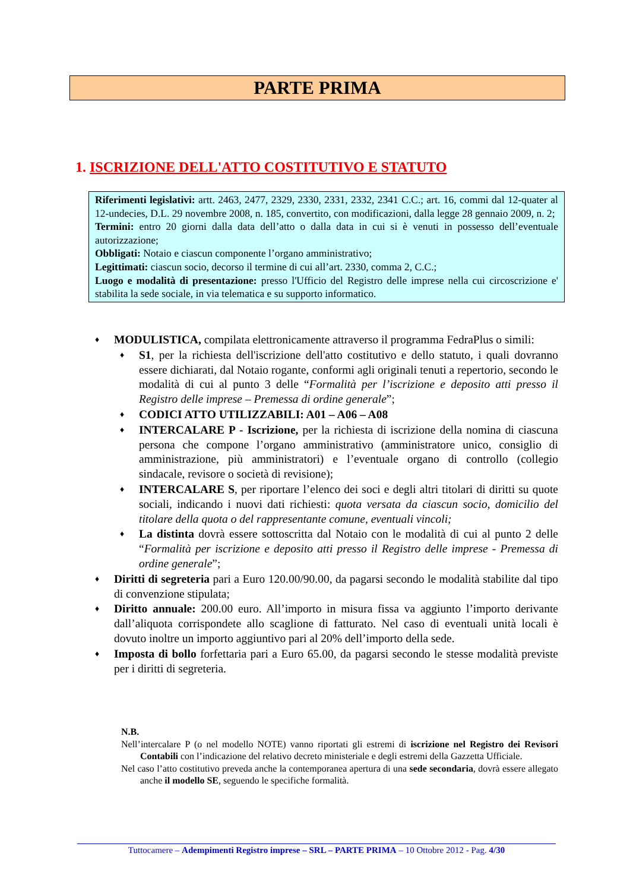PARTE PRIMA
1. ISCRIZIONE DELL'ATTO COSTITUTIVO E STATUTO
Riferimenti legislativi: artt. 2463, 2477, 2329, 2330, 2331, 2332, 2341 C.C.; art. 16, commi dal 12-quater al 12-undecies, D.L. 29 novembre 2008, n. 185, convertito, con modificazioni, dalla legge 28 gennaio 2009, n. 2;
Termini: entro 20 giorni dalla data dell’atto o dalla data in cui si è venuti in possesso dell’eventuale autorizzazione;
Obbligati: Notaio e ciascun componente l’organo amministrativo;
Legittimati: ciascun socio, decorso il termine di cui all’art. 2330, comma 2, C.C.;
Luogo e modalità di presentazione: presso l'Ufficio del Registro delle imprese nella cui circoscrizione e' stabilita la sede sociale, in via telematica e su supporto informatico.
♦
MODULISTICA, compilata elettronicamente attraverso il programma FedraPlus o simili:
♦
S1, per la richiesta dell'iscrizione dell'atto costitutivo e dello statuto, i quali dovranno essere dichiarati, dal Notaio rogante, conformi agli originali tenuti a repertorio, secondo le modalità di cui al punto 3 delle “Formalità per l’iscrizione e deposito atti presso il Registro delle imprese – Premessa di ordine generale”;
♦
CODICI ATTO UTILIZZABILI: A01 – A06 – A08
♦
INTERCALARE P - Iscrizione, per la richiesta di iscrizione della nomina di ciascuna persona che compone l’organo amministrativo (amministratore unico, consiglio di amministrazione, più amministratori) e l’eventuale organo di controllo (collegio sindacale, revisore o società di revisione);
♦
INTERCALARE S, per riportare l’elenco dei soci e degli altri titolari di diritti su quote sociali, indicando i nuovi dati richiesti: quota versata da ciascun socio, domicilio del titolare della quota o del rappresentante comune, eventuali vincoli;
♦
La distinta dovrà essere sottoscritta dal Notaio con le modalità di cui al punto 2 delle “Formalità per iscrizione e deposito atti presso il Registro delle imprese - Premessa di ordine generale”;
♦
Diritti di segreteria pari a Euro 120.00/90.00, da pagarsi secondo le modalità stabilite dal tipo di convenzione stipulata;
♦
Diritto annuale: 200.00 euro. All’importo in misura fissa va aggiunto l’importo derivante dall’aliquota corrispondete allo scaglione di fatturato. Nel caso di eventuali unità locali è dovuto inoltre un importo aggiuntivo pari al 20% dell’importo della sede.
♦
Imposta di bollo forfettaria pari a Euro 65.00, da pagarsi secondo le stesse modalità previste per i diritti di segreteria.
N.B.
Nell’intercalare P (o nel modello NOTE) vanno riportati gli estremi di iscrizione nel Registro dei Revisori Contabili con l’indicazione del relativo decreto ministeriale e degli estremi della Gazzetta Ufficiale.
Nel caso l’atto costitutivo preveda anche la contemporanea apertura di una sede secondaria, dovrà essere allegato anche il modello SE, seguendo le specifiche formalità.
Tuttocamere – Adempimenti Registro imprese – SRL – PARTE PRIMA – 10 Ottobre 2012 - Pag. 4/30